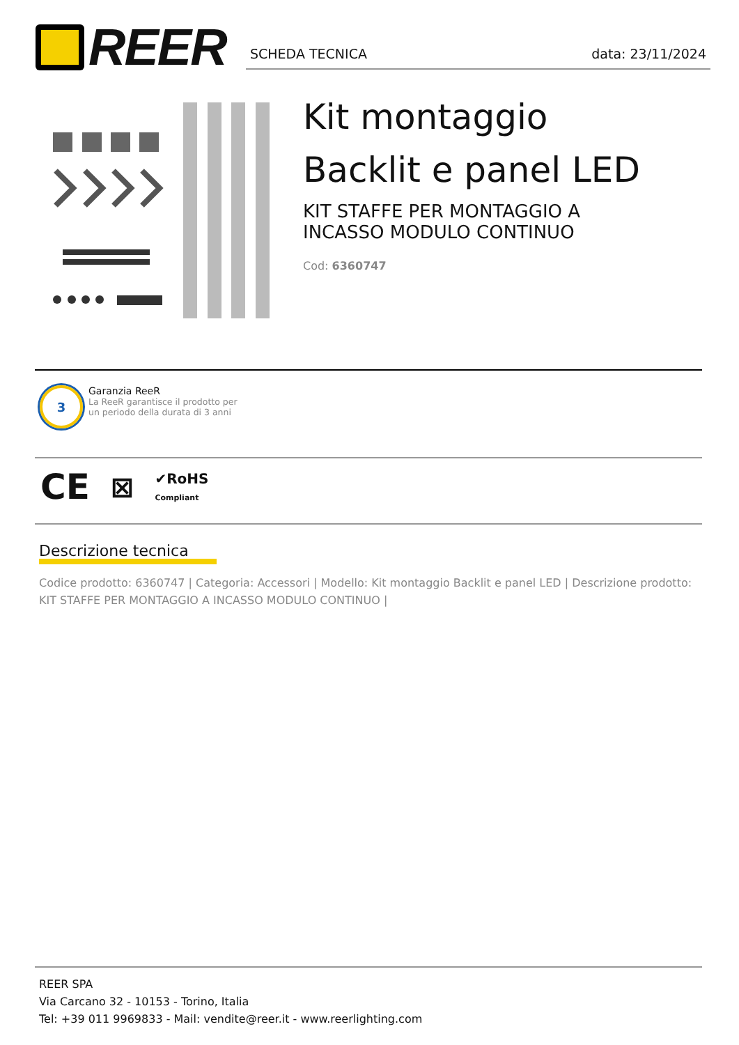REER
SCHEDA TECNICA data: 23/11/2024
Kit montaggio
Backlit e panel LED
KIT STAFFE PER MONTAGGIO A
INCASSO MODULO CONTINUO
Cod: 6360747
3
Garanzia ReeR
La ReeR garantisce il prodotto per
un periodo della durata di 3 anni
CE ⊠ ✔RoHS
Compliant
Descrizione tecnica
Codice prodotto: 6360747 | Categoria: Accessori | Modello: Kit montaggio Backlit e panel LED | Descrizione prodotto: KIT STAFFE PER MONTAGGIO A INCASSO MODULO CONTINUO |
REER SPA
Via Carcano 32 - 10153 - Torino, Italia
Tel: +39 011 9969833 - Mail: vendite@reer.it - www.reerlighting.com